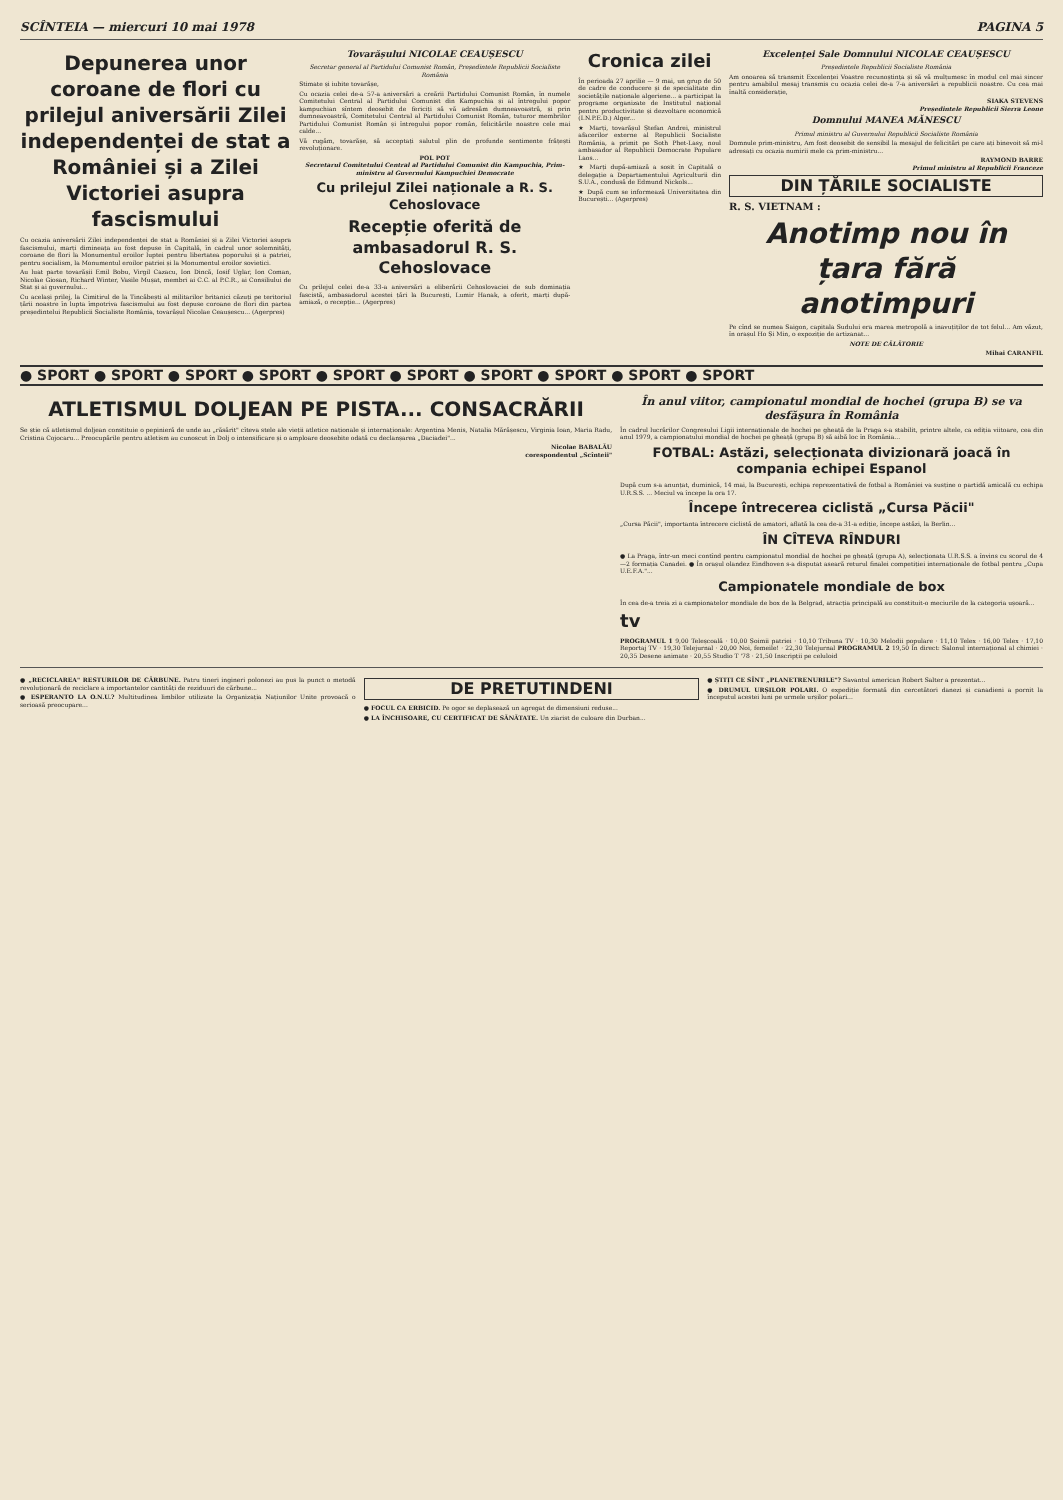SCÎNTEIA — miercuri 10 mai 1978 PAGINA 5
Depunerea unor coroane de flori cu prilejul aniversării Zilei independenței de stat a României și a Zilei Victoriei asupra fascismului
Cu ocazia aniversării Zilei independenței de stat a României și a Zilei Victoriei asupra fascismului, marți dimineața au fost depuse în Capitală, în cadrul unor solemnități, coroane de flori la Monumentul eroilor luptei pentru libertatea poporului și a patriei, pentru socialism, la Monumentul eroilor patriei și la Monumentul eroilor sovietici.
Au luat parte tovarășii Emil Bobu, Virgil Cazacu, Ion Dincă, Iosif Uglar, Ion Coman, Nicolae Giosan, Richard Winter, Vasile Mușat, membri ai C.C. al P.C.R., ai Consiliului de Stat și ai guvernului...
Cu același prilej, la Cimitirul de la Tincăbești al militarilor britanici căzuți pe teritoriul țării noastre în lupta împotriva fascismului au fost depuse coroane de flori din partea președintelui Republicii Socialiste România, tovarășul Nicolae Ceaușescu... (Agerpres)
Tovarășului NICOLAE CEAUȘESCU
Secretar general al Partidului Comunist Român, Președintele Republicii Socialiste România
Stimate și iubite tovarășe,
Cu ocazia celei de-a 57-a aniversări a creării Partidului Comunist Român, în numele Comitetului Central al Partidului Comunist din Kampuchia și al întregului popor kampuchian sîntem deosebit de fericiți să vă adresăm dumneavoastră, și prin dumneavoastră, Comitetului Central al Partidului Comunist Român, tuturor membrilor Partidului Comunist Român și întregului popor român, felicitările noastre cele mai calde...
Vă rugăm, tovarășe, să acceptați salutul plin de profunde sentimente frățești revoluționare.
POL POT
Secretarul Comitetului Central al Partidului Comunist din Kampuchia, Prim-ministru al Guvernului Kampuchiei Democrate
Cu prilejul Zilei naționale a R. S. Cehoslovace
Recepție oferită de ambasadorul R. S. Cehoslovace
Cu prilejul celei de-a 33-a aniversări a eliberării Cehoslovaciei de sub dominația fascistă, ambasadorul acestei țări la București, Lumir Hanak, a oferit, marți după-amiază, o recepție... (Agerpres)
Cronica zilei
În perioada 27 aprilie — 9 mai, un grup de 50 de cadre de conducere și de specialitate din societățile naționale algeriene... a participat la programe organizate de Institutul național pentru productivitate și dezvoltare economică (I.N.P.E.D.) Alger...
★ Marți, tovarășul Ștefan Andrei, ministrul afacerilor externe al Republicii Socialiste România, a primit pe Soth Phet-Lasy, noul ambasador al Republicii Democrate Populare Laos...
★ Marți după-amiază a sosit în Capitală o delegație a Departamentului Agriculturii din S.U.A., condusă de Edmund Nickols...
★ După cum se informează Universitatea din București... (Agerpres)
Excelenței Sale Domnului NICOLAE CEAUȘESCU
Președintele Republicii Socialiste România
Am onoarea să transmit Excelenței Voastre recunoștința și să vă mulțumesc în modul cel mai sincer pentru amabilul mesaj transmis cu ocazia celei de-a 7-a aniversări a republicii noastre. Cu cea mai înaltă considerație,
SIAKA STEVENS
Președintele Republicii Sierra Leone
Domnului MANEA MĂNESCU
Primul ministru al Guvernului Republicii Socialiste România
Domnule prim-ministru, Am fost deosebit de sensibil la mesajul de felicitări pe care ați binevoit să mi-l adresați cu ocazia numirii mele ca prim-ministru...
RAYMOND BARRE
Primul ministru al Republicii Franceze
DIN ȚĂRILE SOCIALISTE
R. S. VIETNAM :
Anotimp nou în țara fără anotimpuri
Pe cînd se numea Saigon, capitala Sudului era marea metropolă a inavuțiților de tot felul... Am văzut, în orașul Ho Și Min, o expoziție de artizanat...
NOTE DE CĂLĂTORIE
Mihai CARANFIL
● SPORT ● SPORT ● SPORT ● SPORT ● SPORT ● SPORT ● SPORT ● SPORT ● SPORT ● SPORT
ATLETISMUL DOLJEAN PE PISTA... CONSACRĂRII
Se știe că atletismul doljean constituie o pepinieră de unde au „răsărit" cîteva stele ale vieții atletice naționale și internaționale: Argentina Menis, Natalia Mărășescu, Virginia Ioan, Maria Radu, Cristina Cojocaru... Preocupările pentru atletism au cunoscut în Dolj o intensificare și o amploare deosebite odată cu declanșarea „Daciadei"...
Nicolae BABALĂU
corespondentul „Scînteii"
În anul viitor, campionatul mondial de hochei (grupa B) se va desfășura în România
În cadrul lucrărilor Congresului Ligii internaționale de hochei pe gheață de la Praga s-a stabilit, printre altele, ca ediția viitoare, cea din anul 1979, a campionatului mondial de hochei pe gheață (grupa B) să aibă loc în România...
FOTBAL: Astăzi, selecționata divizionară joacă în compania echipei Espanol
După cum s-a anunțat, duminică, 14 mai, la București, echipa reprezentativă de fotbal a României va susține o partidă amicală cu echipa U.R.S.S. ... Meciul va începe la ora 17.
Începe întrecerea ciclistă „Cursa Păcii"
„Cursa Păcii", importanta întrecere ciclistă de amatori, aflată la cea de-a 31-a ediție, începe astăzi, la Berlin...
ÎN CÎTEVA RÎNDURI
● La Praga, într-un meci contînd pentru campionatul mondial de hochei pe gheață (grupa A), selecționata U.R.S.S. a învins cu scorul de 4—2 formația Canadei. ● În orașul olandez Eindhoven s-a disputat aseară returul finalei competiției internaționale de fotbal pentru „Cupa U.E.F.A."...
Campionatele mondiale de box
În cea de-a treia zi a campionatelor mondiale de box de la Belgrad, atracția principală au constituit-o meciurile de la categoria ușoară...
tv
PROGRAMUL 1 9,00 Teleșcoală · 10,00 Șoimii patriei · 10,10 Tribuna TV · 10,30 Melodii populare · 11,10 Telex · 16,00 Telex · 17,10 Reportaj TV · 19,30 Telejurnal · 20,00 Noi, femeile! · 22,30 Telejurnal PROGRAMUL 2 19,50 În direct: Salonul internațional al chimiei · 20,35 Desene animate · 20,55 Studio T '78 · 21,50 Inscripții pe celuloid
● „RECICLAREA" RESTURILOR DE CĂRBUNE. Patru tineri ingineri polonezi au pus la punct o metodă revoluționară de reciclare a importantelor cantități de reziduuri de cărbune...
● ESPERANTO LA O.N.U.? Multitudinea limbilor utilizate la Organizația Națiunilor Unite provoacă o serioasă preocupare...
DE PRETUTINDENI
● FOCUL CA ERBICID. Pe ogor se deplasează un agregat de dimensiuni reduse...
● LA ÎNCHISOARE, CU CERTIFICAT DE SĂNĂTATE. Un ziarist de culoare din Durban...
● ȘTIȚI CE SÎNT „PLANETRENURILE"? Savantul american Robert Salter a prezentat...
● DRUMUL URȘILOR POLARI. O expediție formată din cercetători danezi și canadieni a pornit la începutul acestei luni pe urmele urșilor polari...